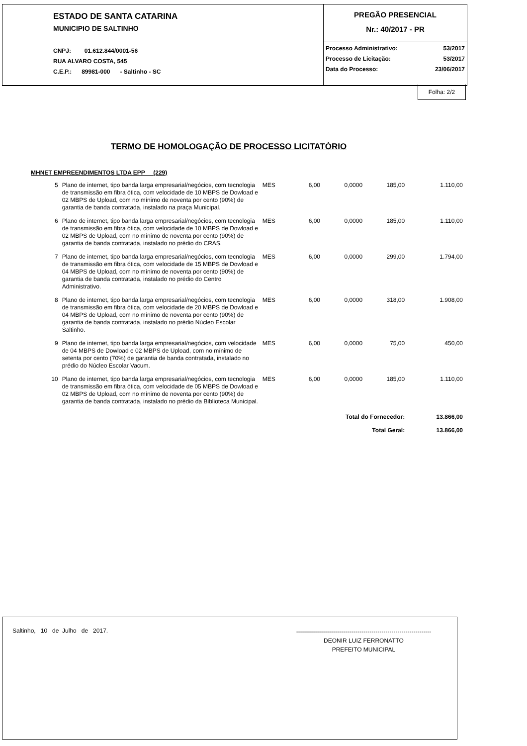ESTADO DE SANTA CATARINA
MUNICIPIO DE SALTINHO
CNPJ: 01.612.844/0001-56
RUA ALVARO COSTA, 545
C.E.P.: 89981-000 - Saltinho - SC
PREGÃO PRESENCIAL
Nr.: 40/2017 - PR
Processo Administrativo: 53/2017
Processo de Licitação: 53/2017
Data do Processo: 23/06/2017
Folha: 2/2
TERMO DE HOMOLOGAÇÃO DE PROCESSO LICITATÓRIO
MHNET EMPREENDIMENTOS LTDA EPP (229)
| 5 | Plano de internet, tipo banda larga empresarial/negócios, com tecnologia de transmissão em fibra ótica, com velocidade de 10 MBPS de Dowload e 02 MBPS de Upload, com no mínimo de noventa por cento (90%) de garantia de banda contratada, instalado na praça Municipal. | MES | 6,00 | 0,0000 | 185,00 | 1.110,00 |
| 6 | Plano de internet, tipo banda larga empresarial/negócios, com tecnologia de transmissão em fibra ótica, com velocidade de 10 MBPS de Dowload e 02 MBPS de Upload, com no mínimo de noventa por cento (90%) de garantia de banda contratada, instalado no prédio do CRAS. | MES | 6,00 | 0,0000 | 185,00 | 1.110,00 |
| 7 | Plano de internet, tipo banda larga empresarial/negócios, com tecnologia de transmissão em fibra ótica, com velocidade de 15 MBPS de Dowload e 04 MBPS de Upload, com no mínimo de noventa por cento (90%) de garantia de banda contratada, instalado no prédio do Centro Administrativo. | MES | 6,00 | 0,0000 | 299,00 | 1.794,00 |
| 8 | Plano de internet, tipo banda larga empresarial/negócios, com tecnologia de transmissão em fibra ótica, com velocidade de 20 MBPS de Dowload e 04 MBPS de Upload, com no mínimo de noventa por cento (90%) de garantia de banda contratada, instalado no prédio Núcleo Escolar Saltinho. | MES | 6,00 | 0,0000 | 318,00 | 1.908,00 |
| 9 | Plano de internet, tipo banda larga empresarial/negócios, com velocidade de 04 MBPS de Dowload e 02 MBPS de Upload, com no mínimo de setenta por cento (70%) de garantia de banda contratada, instalado no prédio do Núcleo Escolar Vacum. | MES | 6,00 | 0,0000 | 75,00 | 450,00 |
| 10 | Plano de internet, tipo banda larga empresarial/negócios, com tecnologia de transmissão em fibra ótica, com velocidade de 05 MBPS de Dowload e 02 MBPS de Upload, com no mínimo de noventa por cento (90%) de garantia de banda contratada, instalado no prédio da Biblioteca Municipal. | MES | 6,00 | 0,0000 | 185,00 | 1.110,00 |
| Total do Fornecedor: | | | | | | 13.866,00 |
| Total Geral: | | | | | | 13.866,00 |
Saltinho, 10 de Julho de 2017.
--------------------------------------------------------------------
DEONIR LUIZ FERRONATTO
PREFEITO MUNICIPAL